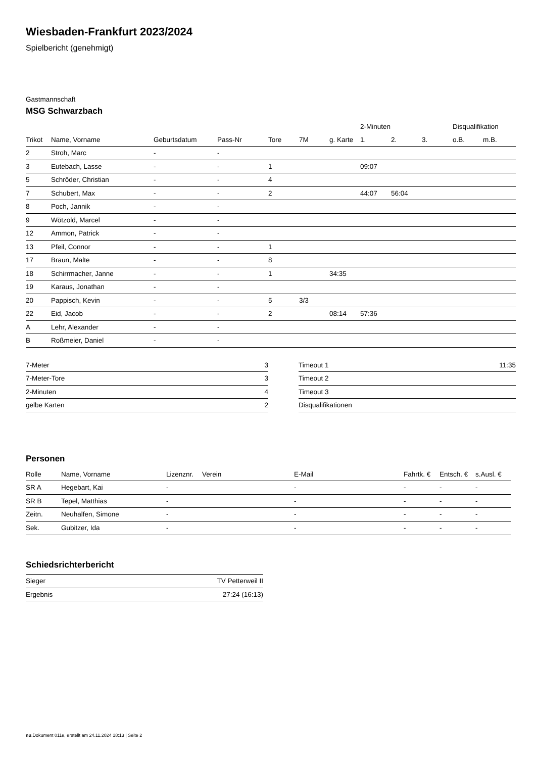Wiesbaden-Frankfurt 2023/2024
Spielbericht (genehmigt)
Gastmannschaft
MSG Schwarzbach
| | | | | | | | 2-Minuten | | | Disqualifikation | |
| --- | --- | --- | --- | --- | --- | --- | --- | --- | --- | --- | --- |
| Trikot | Name, Vorname | Geburtsdatum | Pass-Nr | Tore | 7M | g. Karte | 1. | 2. | 3. | o.B. | m.B. |
| 2 | Stroh, Marc | - | - | | | | | | | | |
| 3 | Eutebach, Lasse | - | - | 1 | | | 09:07 | | | | |
| 5 | Schröder, Christian | - | - | 4 | | | | | | | |
| 7 | Schubert, Max | - | - | 2 | | | 44:07 | 56:04 | | | |
| 8 | Poch, Jannik | - | - | | | | | | | | |
| 9 | Wötzold, Marcel | - | - | | | | | | | | |
| 12 | Ammon, Patrick | - | - | | | | | | | | |
| 13 | Pfeil, Connor | - | - | 1 | | | | | | | |
| 17 | Braun, Malte | - | - | 8 | | | | | | | |
| 18 | Schirrmacher, Janne | - | - | 1 | | 34:35 | | | | | |
| 19 | Karaus, Jonathan | - | - | | | | | | | | |
| 20 | Pappisch, Kevin | - | - | 5 | 3/3 | | | | | | |
| 22 | Eid, Jacob | - | - | 2 | | 08:14 | 57:36 | | | | |
| A | Lehr, Alexander | - | - | | | | | | | | |
| B | Roßmeier, Daniel | - | - | | | | | | | | |
| 7-Meter | 3 |
| 7-Meter-Tore | 3 |
| 2-Minuten | 4 |
| gelbe Karten | 2 |
| Timeout 1 | 11:35 |
| Timeout 2 | |
| Timeout 3 | |
| Disqualifikationen | |
Personen
| Rolle | Name, Vorname | Lizenznr. | Verein | E-Mail | Fahrtk. € | Entsch. € | s.Ausl. € |
| --- | --- | --- | --- | --- | --- | --- | --- |
| SR A | Hegebart, Kai | - | | - | - | - | - |
| SR B | Tepel, Matthias | - | | - | - | - | - |
| Zeitn. | Neuhalfen, Simone | - | | - | - | - | - |
| Sek. | Gubitzer, Ida | - | | - | - | - | - |
Schiedsrichterbericht
| Sieger | TV Petterweil II |
| Ergebnis | 27:24 (16:13) |
nu.Dokument 011e, erstellt am 24.11.2024 18:13 | Seite 2